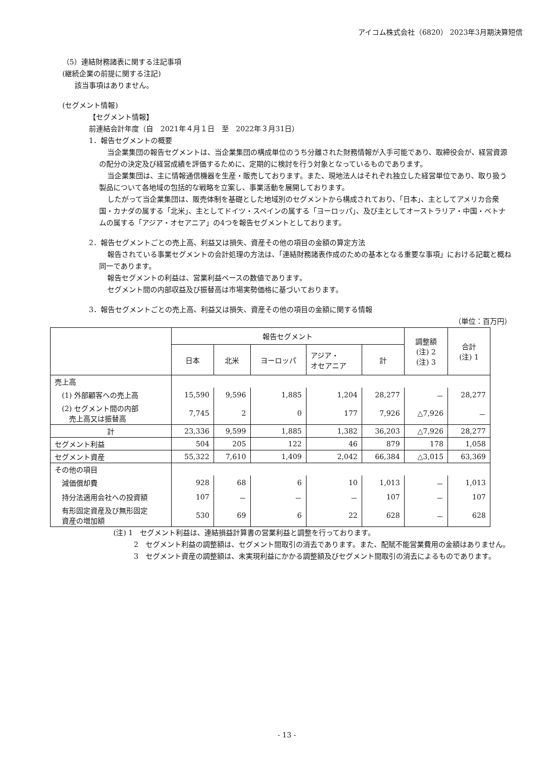アイコム株式会社（6820） 2023年3月期決算短信
（5）連結財務諸表に関する注記事項
(継続企業の前提に関する注記)
該当事項はありません。
(セグメント情報)
【セグメント情報】
前連結会計年度（自　2021年４月１日　至　2022年３月31日）
1．報告セグメントの概要
当企業集団の報告セグメントは、当企業集団の構成単位のうち分離された財務情報が入手可能であり、取締役会が、経営資源の配分の決定及び経営成績を評価するために、定期的に検討を行う対象となっているものであります。
当企業集団は、主に情報通信機器を生産・販売しております。また、現地法人はそれぞれ独立した経営単位であり、取り扱う製品について各地域の包括的な戦略を立案し、事業活動を展開しております。
したがって当企業集団は、販売体制を基礎とした地域別のセグメントから構成されており、「日本」、主としてアメリカ合衆国・カナダの属する「北米」、主としてドイツ・スペインの属する「ヨーロッパ」、及び主としてオーストラリア・中国・ベトナムの属する「アジア・オセアニア」の4つを報告セグメントとしております。
2．報告セグメントごとの売上高、利益又は損失、資産その他の項目の金額の算定方法
報告されている事業セグメントの会計処理の方法は、「連結財務諸表作成のための基本となる重要な事項」における記載と概ね同一であります。
報告セグメントの利益は、営業利益ベースの数値であります。
セグメント間の内部収益及び振替高は市場実勢価格に基づいております。
3．報告セグメントごとの売上高、利益又は損失、資産その他の項目の金額に関する情報
（単位：百万円）
| | 報告セグメント | | | | | 調整額 (注) 2 (注) 3 | 合計 (注) 1 |
| --- | --- | --- | --- | --- | --- | --- | --- |
| | 日本 | 北米 | ヨーロッパ | アジア・ オセアニア | 計 | | |
| 売上高 | | | | | | | |
| (1) 外部顧客への売上高 | 15,590 | 9,596 | 1,885 | 1,204 | 28,277 | － | 28,277 |
| (2) セグメント間の内部 売上高又は振替高 | 7,745 | 2 | 0 | 177 | 7,926 | △7,926 | － |
| 計 | 23,336 | 9,599 | 1,885 | 1,382 | 36,203 | △7,926 | 28,277 |
| セグメント利益 | 504 | 205 | 122 | 46 | 879 | 178 | 1,058 |
| セグメント資産 | 55,322 | 7,610 | 1,409 | 2,042 | 66,384 | △3,015 | 63,369 |
| その他の項目 | | | | | | | |
| 減価償却費 | 928 | 68 | 6 | 10 | 1,013 | － | 1,013 |
| 持分法適用会社への投資額 | 107 | － | － | － | 107 | － | 107 |
| 有形固定資産及び無形固定 資産の増加額 | 530 | 69 | 6 | 22 | 628 | － | 628 |
(注) 1　セグメント利益は、連結損益計算書の営業利益と調整を行っております。
2　セグメント利益の調整額は、セグメント間取引の消去であります。また、配賦不能営業費用の金額はありません。
3　セグメント資産の調整額は、未実現利益にかかる調整額及びセグメント間取引の消去によるものであります。
- 13 -